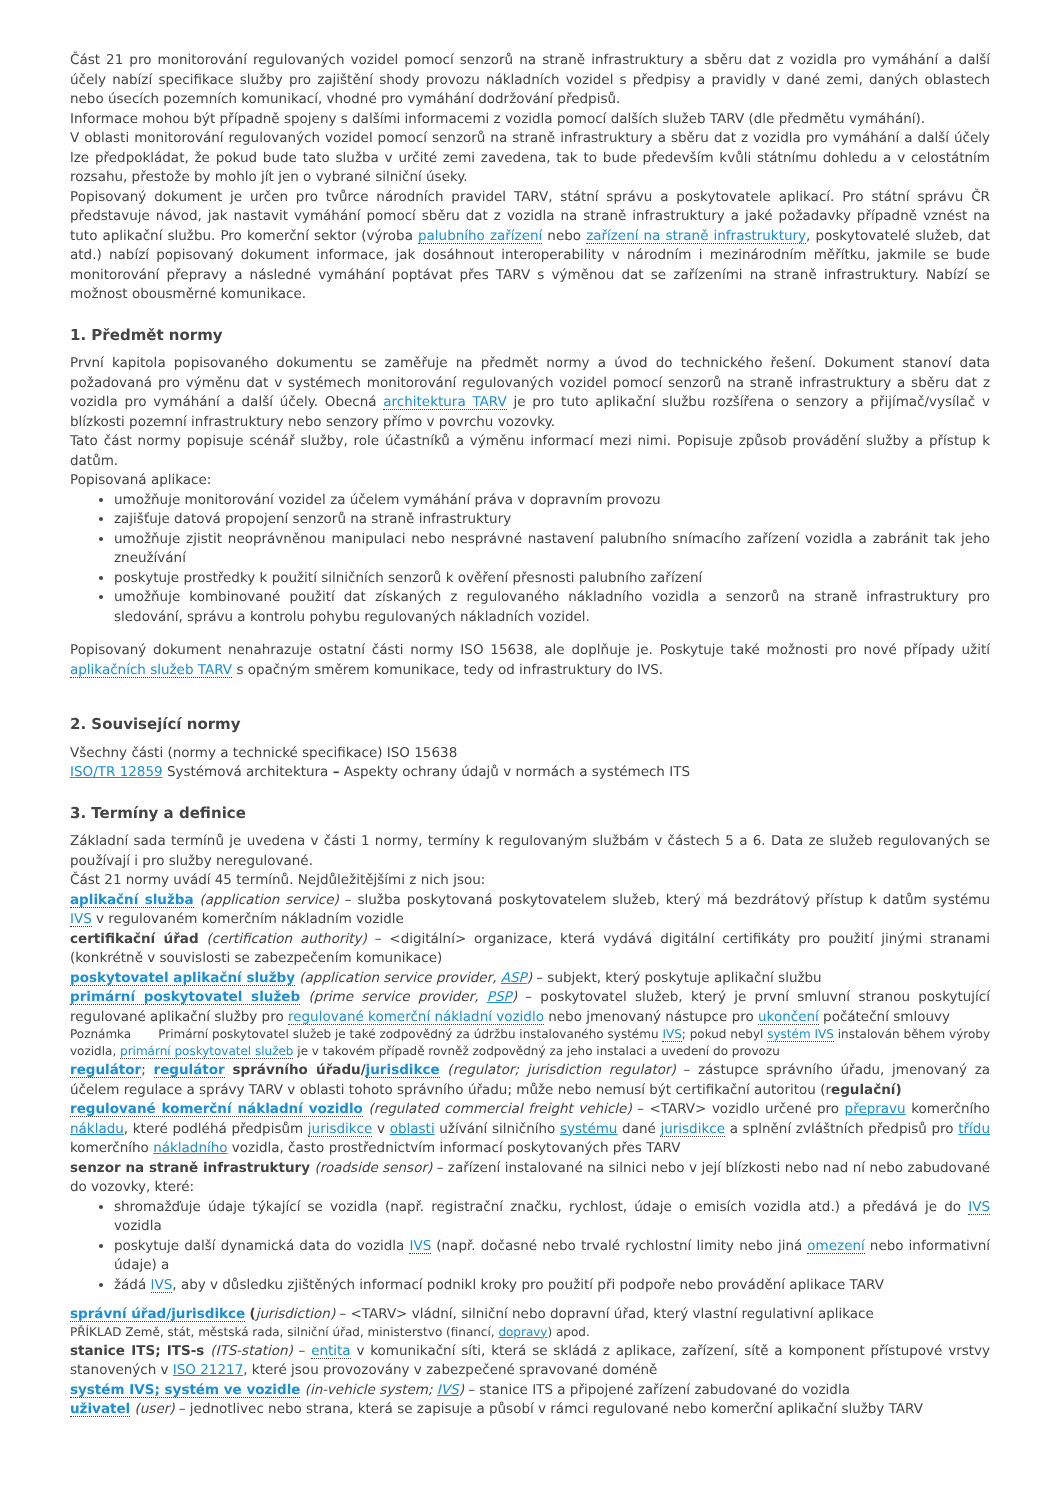Část 21 pro monitorování regulovaných vozidel pomocí senzorů na straně infrastruktury a sběru dat z vozidla pro vymáhání a další účely nabízí specifikace služby pro zajištění shody provozu nákladních vozidel s předpisy a pravidly v dané zemi, daných oblastech nebo úsecích pozemních komunikací, vhodné pro vymáhání dodržování předpisů.
Informace mohou být případně spojeny s dalšími informacemi z vozidla pomocí dalších služeb TARV (dle předmětu vymáhání).
V oblasti monitorování regulovaných vozidel pomocí senzorů na straně infrastruktury a sběru dat z vozidla pro vymáhání a další účely lze předpokládat, že pokud bude tato služba v určité zemi zavedena, tak to bude především kvůli státnímu dohledu a v celostátním rozsahu, přestože by mohlo jít jen o vybrané silniční úseky.
Popisovaný dokument je určen pro tvůrce národních pravidel TARV, státní správu a poskytovatele aplikací. Pro státní správu ČR představuje návod, jak nastavit vymáhání pomocí sběru dat z vozidla na straně infrastruktury a jaké požadavky případně vznést na tuto aplikační službu. Pro komerční sektor (výroba palubního zařízení nebo zařízení na straně infrastruktury, poskytovatelé služeb, dat atd.) nabízí popisovaný dokument informace, jak dosáhnout interoperability v národním i mezinárodním měřítku, jakmile se bude monitorování přepravy a následné vymáhání poptávat přes TARV s výměnou dat se zařízeními na straně infrastruktury. Nabízí se možnost obousměrné komunikace.
1. Předmět normy
První kapitola popisovaného dokumentu se zaměřuje na předmět normy a úvod do technického řešení. Dokument stanoví data požadovaná pro výměnu dat v systémech monitorování regulovaných vozidel pomocí senzorů na straně infrastruktury a sběru dat z vozidla pro vymáhání a další účely. Obecná architektura TARV je pro tuto aplikační službu rozšířena o senzory a přijímač/vysílač v blízkosti pozemní infrastruktury nebo senzory přímo v povrchu vozovky.
Tato část normy popisuje scénář služby, role účastníků a výměnu informací mezi nimi. Popisuje způsob provádění služby a přístup k datům.
Popisovaná aplikace:
umožňuje monitorování vozidel za účelem vymáhání práva v dopravním provozu
zajišťuje datová propojení senzorů na straně infrastruktury
umožňuje zjistit neoprávněnou manipulaci nebo nesprávné nastavení palubního snímacího zařízení vozidla a zabránit tak jeho zneužívání
poskytuje prostředky k použití silničních senzorů k ověření přesnosti palubního zařízení
umožňuje kombinované použití dat získaných z regulovaného nákladního vozidla a senzorů na straně infrastruktury pro sledování, správu a kontrolu pohybu regulovaných nákladních vozidel.
Popisovaný dokument nenahrazuje ostatní části normy ISO 15638, ale doplňuje je. Poskytuje také možnosti pro nové případy užití aplikačních služeb TARV s opačným směrem komunikace, tedy od infrastruktury do IVS.
2. Související normy
Všechny části (normy a technické specifikace) ISO 15638
ISO/TR 12859 Systémová architektura – Aspekty ochrany údajů v normách a systémech ITS
3. Termíny a definice
Základní sada termínů je uvedena v části 1 normy, termíny k regulovaným službám v částech 5 a 6. Data ze služeb regulovaných se používají i pro služby neregulované.
Část 21 normy uvádí 45 termínů. Nejdůležitějšími z nich jsou:
aplikační služba (application service) – služba poskytovaná poskytovatelem služeb, který má bezdrátový přístup k datům systému IVS v regulovaném komerčním nákladním vozidle
certifikační úřad (certification authority) – <digitální> organizace, která vydává digitální certifikáty pro použití jinými stranami (konkrétně v souvislosti se zabezpečením komunikace)
poskytovatel aplikační služby (application service provider, ASP) – subjekt, který poskytuje aplikační službu
primární poskytovatel služeb (prime service provider, PSP) – poskytovatel služeb, který je první smluvní stranou poskytující regulované aplikační služby pro regulované komerční nákladní vozidlo nebo jmenovaný nástupce pro ukončení počáteční smlouvy
Poznámka Primární poskytovatel služeb je také zodpovědný za údržbu instalovaného systému IVS; pokud nebyl systém IVS instalován během výroby vozidla, primární poskytovatel služeb je v takovém případě rovněž zodpovědný za jeho instalaci a uvedení do provozu
regulátor; regulátor správního úřadu/jurisdikce (regulator; jurisdiction regulator) – zástupce správního úřadu, jmenovaný za účelem regulace a správy TARV v oblasti tohoto správního úřadu; může nebo nemusí být certifikační autoritou (regulační)
regulované komerční nákladní vozidlo (regulated commercial freight vehicle) – <TARV> vozidlo určené pro přepravu komerčního nákladu, které podléhá předpisům jurisdikce v oblasti užívání silničního systému dané jurisdikce a splnění zvláštních předpisů pro třídu komerčního nákladního vozidla, často prostřednictvím informací poskytovaných přes TARV
senzor na straně infrastruktury (roadside sensor) – zařízení instalované na silnici nebo v její blízkosti nebo nad ní nebo zabudované do vozovky, které:
shromažďuje údaje týkající se vozidla (např. registrační značku, rychlost, údaje o emisích vozidla atd.) a předává je do IVS vozidla
poskytuje další dynamická data do vozidla IVS (např. dočasné nebo trvalé rychlostní limity nebo jiná omezení nebo informativní údaje) a
žádá IVS, aby v důsledku zjištěných informací podnikl kroky pro použití při podpoře nebo provádění aplikace TARV
správní úřad/jurisdikce (jurisdiction) – <TARV> vládní, silniční nebo dopravní úřad, který vlastní regulativní aplikace
PŘÍKLAD Země, stát, městská rada, silniční úřad, ministerstvo (financí, dopravy) apod.
stanice ITS; ITS-s (ITS-station) – entita v komunikační síti, která se skládá z aplikace, zařízení, sítě a komponent přístupové vrstvy stanovených v ISO 21217, které jsou provozovány v zabezpečené spravované doméně
systém IVS; systém ve vozidle (in-vehicle system; IVS) – stanice ITS a připojené zařízení zabudované do vozidla
uživatel (user) – jednotlivec nebo strana, která se zapisuje a působí v rámci regulované nebo komerční aplikační služby TARV